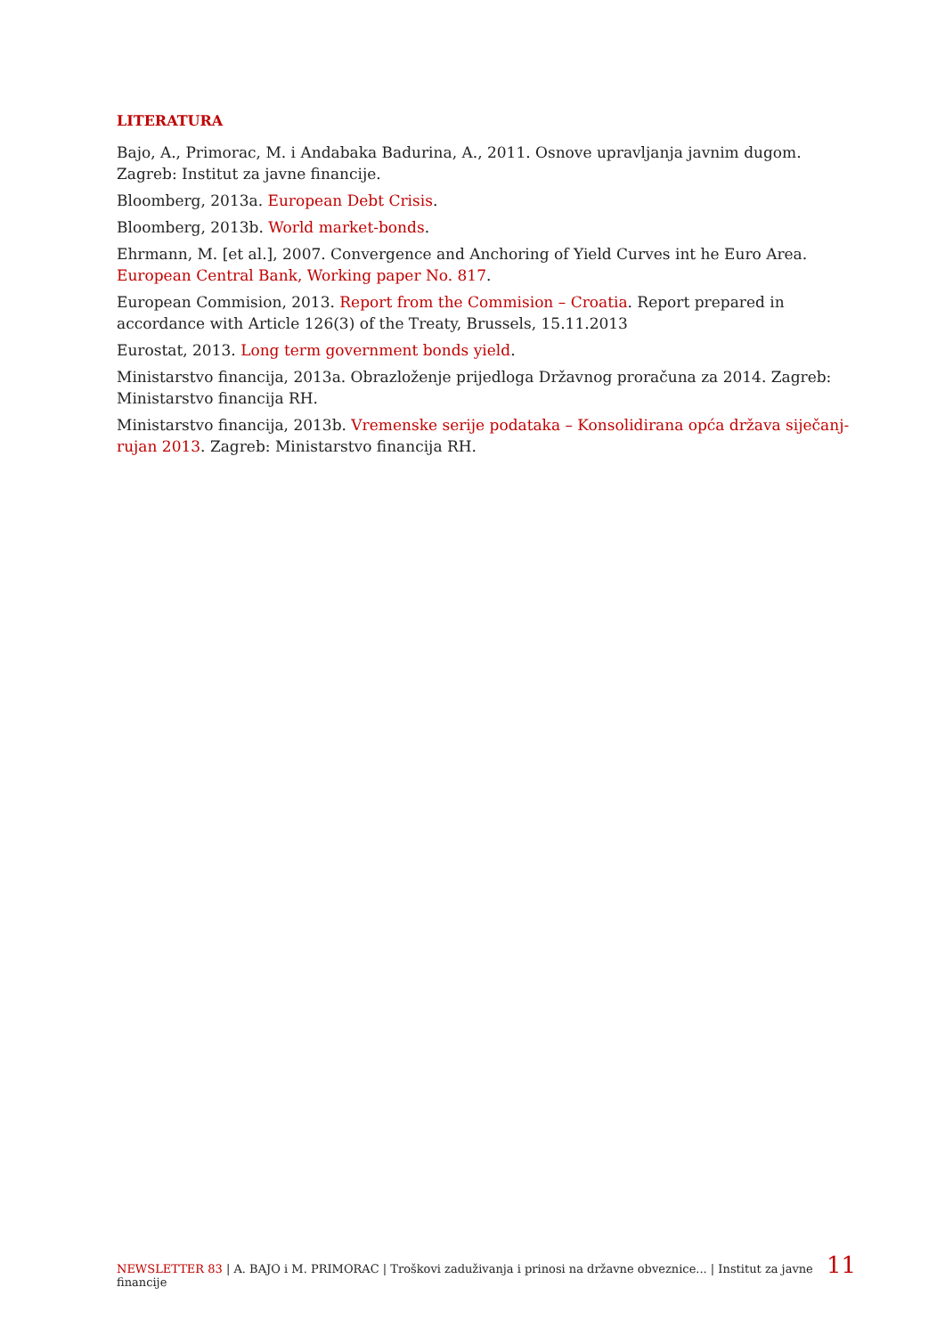LITERATURA
Bajo, A., Primorac, M. i Andabaka Badurina, A., 2011. Osnove upravljanja javnim dugom. Zagreb: Institut za javne financije.
Bloomberg, 2013a. European Debt Crisis.
Bloomberg, 2013b. World market-bonds.
Ehrmann, M. [et al.], 2007. Convergence and Anchoring of Yield Curves int he Euro Area. European Central Bank, Working paper No. 817.
European Commision, 2013. Report from the Commision – Croatia. Report prepared in accordance with Article 126(3) of the Treaty, Brussels, 15.11.2013
Eurostat, 2013. Long term government bonds yield.
Ministarstvo financija, 2013a. Obrazloženje prijedloga Državnog proračuna za 2014. Zagreb: Ministarstvo financija RH.
Ministarstvo financija, 2013b. Vremenske serije podataka – Konsolidirana opća država siječanj-rujan 2013. Zagreb: Ministarstvo financija RH.
NEWSLETTER 83 | A. BAJO i M. PRIMORAC | Troškovi zaduživanja i prinosi na državne obveznice... | Institut za javne financije 11